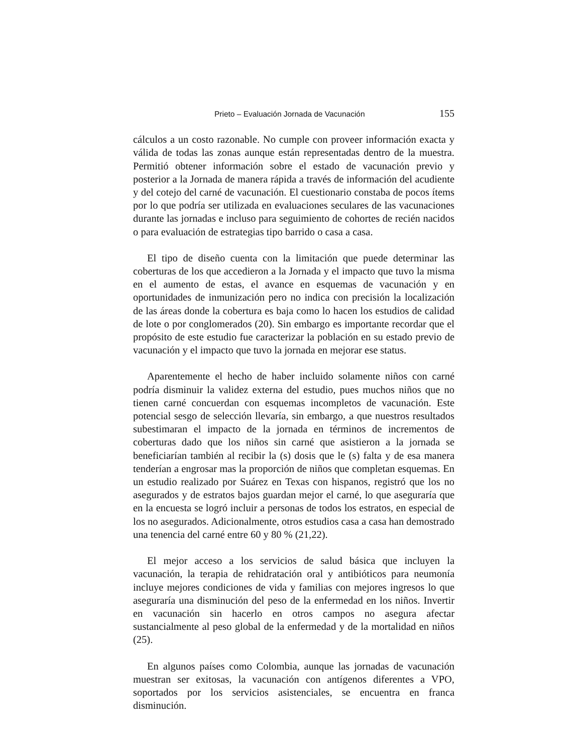Prieto – Evaluación Jornada de Vacunación 155
cálculos a un costo razonable. No cumple con proveer información exacta y válida de todas las zonas aunque están representadas dentro de la muestra. Permitió obtener información sobre el estado de vacunación previo y posterior a la Jornada de manera rápida a través de información del acudiente y del cotejo del carné de vacunación. El cuestionario constaba de pocos ítems por lo que podría ser utilizada en evaluaciones seculares de las vacunaciones durante las jornadas e incluso para seguimiento de cohortes de recién nacidos o para evaluación de estrategias tipo barrido o casa a casa.
El tipo de diseño cuenta con la limitación que puede determinar las coberturas de los que accedieron a la Jornada y el impacto que tuvo la misma en el aumento de estas, el avance en esquemas de vacunación y en oportunidades de inmunización pero no indica con precisión la localización de las áreas donde la cobertura es baja como lo hacen los estudios de calidad de lote o por conglomerados (20). Sin embargo es importante recordar que el propósito de este estudio fue caracterizar la población en su estado previo de vacunación y el impacto que tuvo la jornada en mejorar ese status.
Aparentemente el hecho de haber incluido solamente niños con carné podría disminuir la validez externa del estudio, pues muchos niños que no tienen carné concuerdan con esquemas incompletos de vacunación. Este potencial sesgo de selección llevaría, sin embargo, a que nuestros resultados subestimaran el impacto de la jornada en términos de incrementos de coberturas dado que los niños sin carné que asistieron a la jornada se beneficiarían también al recibir la (s) dosis que le (s) falta y de esa manera tenderían a engrosar mas la proporción de niños que completan esquemas. En un estudio realizado por Suárez en Texas con hispanos, registró que los no asegurados y de estratos bajos guardan mejor el carné, lo que aseguraría que en la encuesta se logró incluir a personas de todos los estratos, en especial de los no asegurados. Adicionalmente, otros estudios casa a casa han demostrado una tenencia del carné entre 60 y 80 % (21,22).
El mejor acceso a los servicios de salud básica que incluyen la vacunación, la terapia de rehidratación oral y antibióticos para neumonía incluye mejores condiciones de vida y familias con mejores ingresos lo que aseguraría una disminución del peso de la enfermedad en los niños. Invertir en vacunación sin hacerlo en otros campos no asegura afectar sustancialmente al peso global de la enfermedad y de la mortalidad en niños (25).
En algunos países como Colombia, aunque las jornadas de vacunación muestran ser exitosas, la vacunación con antígenos diferentes a VPO, soportados por los servicios asistenciales, se encuentra en franca disminución.